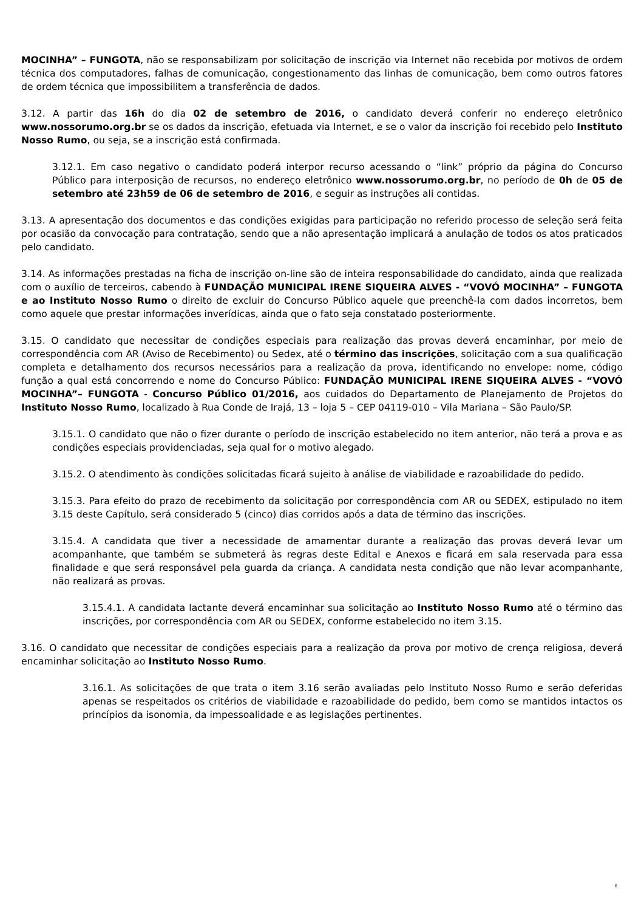MOCINHA” – FUNGOTA, não se responsabilizam por solicitação de inscrição via Internet não recebida por motivos de ordem técnica dos computadores, falhas de comunicação, congestionamento das linhas de comunicação, bem como outros fatores de ordem técnica que impossibilitem a transferência de dados.
3.12. A partir das 16h do dia 02 de setembro de 2016, o candidato deverá conferir no endereço eletrônico www.nossorumo.org.br se os dados da inscrição, efetuada via Internet, e se o valor da inscrição foi recebido pelo Instituto Nosso Rumo, ou seja, se a inscrição está confirmada.
3.12.1. Em caso negativo o candidato poderá interpor recurso acessando o “link” próprio da página do Concurso Público para interposição de recursos, no endereço eletrônico www.nossorumo.org.br, no período de 0h de 05 de setembro até 23h59 de 06 de setembro de 2016, e seguir as instruções ali contidas.
3.13. A apresentação dos documentos e das condições exigidas para participação no referido processo de seleção será feita por ocasião da convocação para contratação, sendo que a não apresentação implicará a anulação de todos os atos praticados pelo candidato.
3.14. As informações prestadas na ficha de inscrição on-line são de inteira responsabilidade do candidato, ainda que realizada com o auxílio de terceiros, cabendo à FUNDAÇÃO MUNICIPAL IRENE SIQUEIRA ALVES - “VOVÓ MOCINHA” – FUNGOTA e ao Instituto Nosso Rumo o direito de excluir do Concurso Público aquele que preenchê-la com dados incorretos, bem como aquele que prestar informações inverídicas, ainda que o fato seja constatado posteriormente.
3.15. O candidato que necessitar de condições especiais para realização das provas deverá encaminhar, por meio de correspondência com AR (Aviso de Recebimento) ou Sedex, até o término das inscrições, solicitação com a sua qualificação completa e detalhamento dos recursos necessários para a realização da prova, identificando no envelope: nome, código função a qual está concorrendo e nome do Concurso Público: FUNDAÇÃO MUNICIPAL IRENE SIQUEIRA ALVES - “VOVÓ MOCINHA”– FUNGOTA - Concurso Público 01/2016, aos cuidados do Departamento de Planejamento de Projetos do Instituto Nosso Rumo, localizado à Rua Conde de Irajá, 13 – loja 5 – CEP 04119-010 – Vila Mariana – São Paulo/SP.
3.15.1. O candidato que não o fizer durante o período de inscrição estabelecido no item anterior, não terá a prova e as condições especiais providenciadas, seja qual for o motivo alegado.
3.15.2. O atendimento às condições solicitadas ficará sujeito à análise de viabilidade e razoabilidade do pedido.
3.15.3. Para efeito do prazo de recebimento da solicitação por correspondência com AR ou SEDEX, estipulado no item 3.15 deste Capítulo, será considerado 5 (cinco) dias corridos após a data de término das inscrições.
3.15.4. A candidata que tiver a necessidade de amamentar durante a realização das provas deverá levar um acompanhante, que também se submeterá às regras deste Edital e Anexos e ficará em sala reservada para essa finalidade e que será responsável pela guarda da criança. A candidata nesta condição que não levar acompanhante, não realizará as provas.
3.15.4.1. A candidata lactante deverá encaminhar sua solicitação ao Instituto Nosso Rumo até o término das inscrições, por correspondência com AR ou SEDEX, conforme estabelecido no item 3.15.
3.16. O candidato que necessitar de condições especiais para a realização da prova por motivo de crença religiosa, deverá encaminhar solicitação ao Instituto Nosso Rumo.
3.16.1. As solicitações de que trata o item 3.16 serão avaliadas pelo Instituto Nosso Rumo e serão deferidas apenas se respeitados os critérios de viabilidade e razoabilidade do pedido, bem como se mantidos intactos os princípios da isonomia, da impessoalidade e as legislações pertinentes.
6